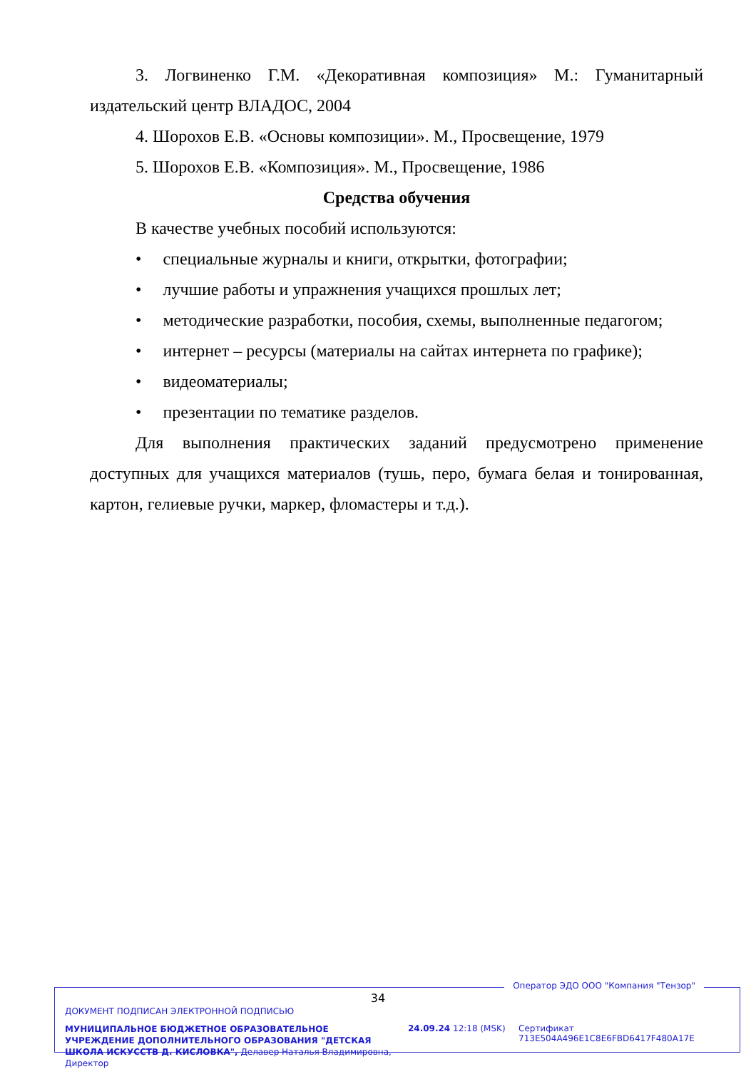3. Логвиненко Г.М. «Декоративная композиция» М.: Гуманитарный издательский центр ВЛАДОС, 2004
4. Шорохов Е.В. «Основы композиции». М., Просвещение, 1979
5. Шорохов Е.В. «Композиция». М., Просвещение, 1986
Средства обучения
В качестве учебных пособий используются:
• специальные журналы и книги, открытки, фотографии;
• лучшие работы и упражнения учащихся прошлых лет;
• методические разработки, пособия, схемы, выполненные педагогом;
• интернет – ресурсы (материалы на сайтах интернета по графике);
• видеоматериалы;
• презентации по тематике разделов.
Для выполнения практических заданий предусмотрено применение доступных для учащихся материалов (тушь, перо, бумага белая и тонированная, картон, гелиевые ручки, маркер, фломастеры и т.д.).
34
Оператор ЭДО ООО "Компания "Тензор"
ДОКУМЕНТ ПОДПИСАН ЭЛЕКТРОННОЙ ПОДПИСЬЮ
МУНИЦИПАЛЬНОЕ БЮДЖЕТНОЕ ОБРАЗОВАТЕЛЬНОЕ УЧРЕЖДЕНИЕ ДОПОЛНИТЕЛЬНОГО ОБРАЗОВАНИЯ "ДЕТСКАЯ ШКОЛА ИСКУССТВ Д. КИСЛОВКА", Делавер Наталья Владимировна, Директор
24.09.24 12:18 (MSK)
Сертификат 713E504A496E1C8E6FBD6417F480A17E